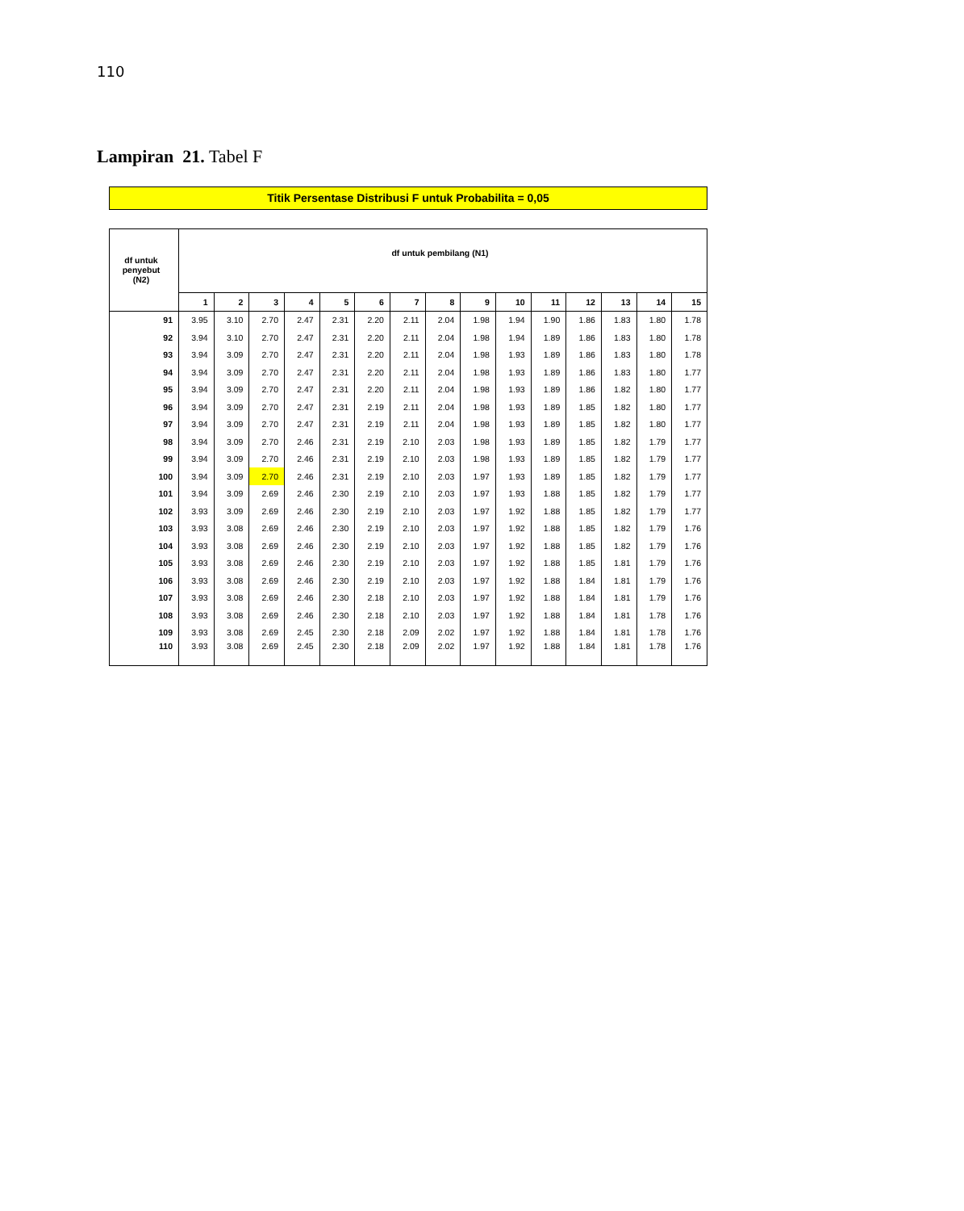110
Lampiran 21. Tabel F
Titik Persentase Distribusi F untuk Probabilita = 0,05
| df untuk penyebut (N2) | df untuk pembilang (N1) | | | | | | | | | | | | | | |
| --- | --- | --- | --- | --- | --- | --- | --- | --- | --- | --- | --- | --- | --- | --- | --- |
| | 1 | 2 | 3 | 4 | 5 | 6 | 7 | 8 | 9 | 10 | 11 | 12 | 13 | 14 | 15 |
| 91 | 3.95 | 3.10 | 2.70 | 2.47 | 2.31 | 2.20 | 2.11 | 2.04 | 1.98 | 1.94 | 1.90 | 1.86 | 1.83 | 1.80 | 1.78 |
| 92 | 3.94 | 3.10 | 2.70 | 2.47 | 2.31 | 2.20 | 2.11 | 2.04 | 1.98 | 1.94 | 1.89 | 1.86 | 1.83 | 1.80 | 1.78 |
| 93 | 3.94 | 3.09 | 2.70 | 2.47 | 2.31 | 2.20 | 2.11 | 2.04 | 1.98 | 1.93 | 1.89 | 1.86 | 1.83 | 1.80 | 1.78 |
| 94 | 3.94 | 3.09 | 2.70 | 2.47 | 2.31 | 2.20 | 2.11 | 2.04 | 1.98 | 1.93 | 1.89 | 1.86 | 1.83 | 1.80 | 1.77 |
| 95 | 3.94 | 3.09 | 2.70 | 2.47 | 2.31 | 2.20 | 2.11 | 2.04 | 1.98 | 1.93 | 1.89 | 1.86 | 1.82 | 1.80 | 1.77 |
| 96 | 3.94 | 3.09 | 2.70 | 2.47 | 2.31 | 2.19 | 2.11 | 2.04 | 1.98 | 1.93 | 1.89 | 1.85 | 1.82 | 1.80 | 1.77 |
| 97 | 3.94 | 3.09 | 2.70 | 2.47 | 2.31 | 2.19 | 2.11 | 2.04 | 1.98 | 1.93 | 1.89 | 1.85 | 1.82 | 1.80 | 1.77 |
| 98 | 3.94 | 3.09 | 2.70 | 2.46 | 2.31 | 2.19 | 2.10 | 2.03 | 1.98 | 1.93 | 1.89 | 1.85 | 1.82 | 1.79 | 1.77 |
| 99 | 3.94 | 3.09 | 2.70 | 2.46 | 2.31 | 2.19 | 2.10 | 2.03 | 1.98 | 1.93 | 1.89 | 1.85 | 1.82 | 1.79 | 1.77 |
| 100 | 3.94 | 3.09 | 2.70 | 2.46 | 2.31 | 2.19 | 2.10 | 2.03 | 1.97 | 1.93 | 1.89 | 1.85 | 1.82 | 1.79 | 1.77 |
| 101 | 3.94 | 3.09 | 2.69 | 2.46 | 2.30 | 2.19 | 2.10 | 2.03 | 1.97 | 1.93 | 1.88 | 1.85 | 1.82 | 1.79 | 1.77 |
| 102 | 3.93 | 3.09 | 2.69 | 2.46 | 2.30 | 2.19 | 2.10 | 2.03 | 1.97 | 1.92 | 1.88 | 1.85 | 1.82 | 1.79 | 1.77 |
| 103 | 3.93 | 3.08 | 2.69 | 2.46 | 2.30 | 2.19 | 2.10 | 2.03 | 1.97 | 1.92 | 1.88 | 1.85 | 1.82 | 1.79 | 1.76 |
| 104 | 3.93 | 3.08 | 2.69 | 2.46 | 2.30 | 2.19 | 2.10 | 2.03 | 1.97 | 1.92 | 1.88 | 1.85 | 1.82 | 1.79 | 1.76 |
| 105 | 3.93 | 3.08 | 2.69 | 2.46 | 2.30 | 2.19 | 2.10 | 2.03 | 1.97 | 1.92 | 1.88 | 1.85 | 1.81 | 1.79 | 1.76 |
| 106 | 3.93 | 3.08 | 2.69 | 2.46 | 2.30 | 2.19 | 2.10 | 2.03 | 1.97 | 1.92 | 1.88 | 1.84 | 1.81 | 1.79 | 1.76 |
| 107 | 3.93 | 3.08 | 2.69 | 2.46 | 2.30 | 2.18 | 2.10 | 2.03 | 1.97 | 1.92 | 1.88 | 1.84 | 1.81 | 1.79 | 1.76 |
| 108 | 3.93 | 3.08 | 2.69 | 2.46 | 2.30 | 2.18 | 2.10 | 2.03 | 1.97 | 1.92 | 1.88 | 1.84 | 1.81 | 1.78 | 1.76 |
| 109 | 3.93 | 3.08 | 2.69 | 2.45 | 2.30 | 2.18 | 2.09 | 2.02 | 1.97 | 1.92 | 1.88 | 1.84 | 1.81 | 1.78 | 1.76 |
| 110 | 3.93 | 3.08 | 2.69 | 2.45 | 2.30 | 2.18 | 2.09 | 2.02 | 1.97 | 1.92 | 1.88 | 1.84 | 1.81 | 1.78 | 1.76 |